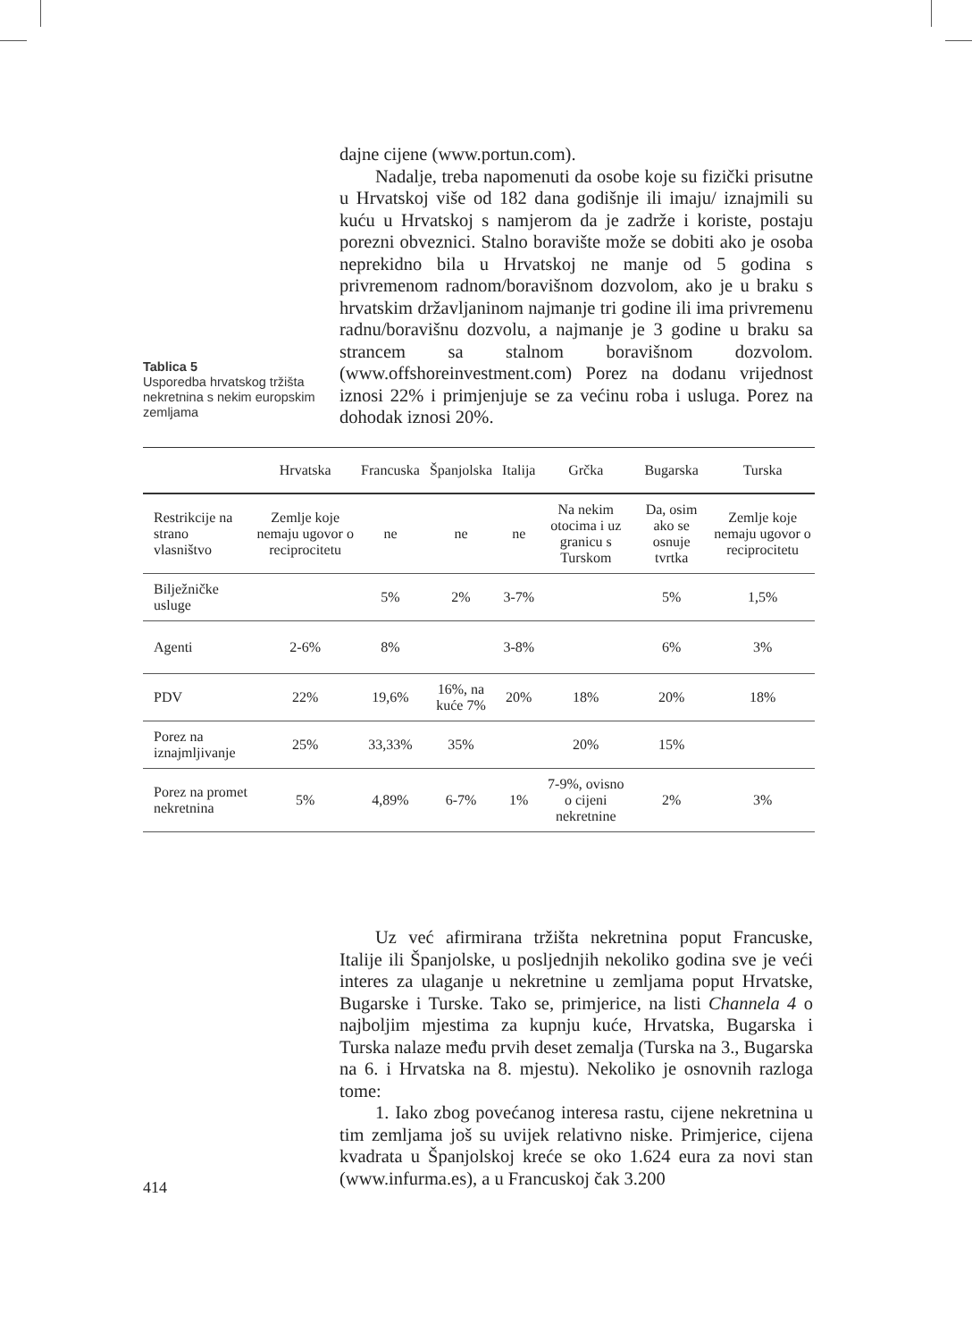dajne cijene (www.portun.com).
Nadalje, treba napomenuti da osobe koje su fizički prisutne u Hrvatskoj više od 182 dana godišnje ili imaju/ iznajmili su kuću u Hrvatskoj s namjerom da je zadrže i koriste, postaju porezni obveznici. Stalno boravište može se dobiti ako je osoba neprekidno bila u Hrvatskoj ne manje od 5 godina s privremenom radnom/boravišnom dozvolom, ako je u braku s hrvatskim državljaninom najmanje tri godine ili ima privremenu radnu/boravišnu dozvolu, a najmanje je 3 godine u braku sa strancem sa stalnom boravišnom dozvolom. (www.offshoreinvestment.com) Porez na dodanu vrijednost iznosi 22% i primjenjuje se za većinu roba i usluga. Porez na dohodak iznosi 20%.
Tablica 5
Usporedba hrvatskog tržišta nekretnina s nekim europskim zemljama
| | Hrvatska | Francuska | Španjolska | Italija | Grčka | Bugarska | Turska |
| --- | --- | --- | --- | --- | --- | --- | --- |
| Restrikcije na strano vlasništvo | Zemlje koje nemaju ugovor o reciprocitetu | ne | ne | ne | Na nekim otocima i uz granicu s Turskom | Da, osim ako se osnuje tvrtka | Zemlje koje nemaju ugovor o reciprocitetu |
| Bilježničke usluge | | 5% | 2% | 3-7% | | 5% | 1,5% |
| Agenti | 2-6% | 8% | | 3-8% | | 6% | 3% |
| PDV | 22% | 19,6% | 16%, na kuće 7% | 20% | 18% | 20% | 18% |
| Porez na iznajmljivanje | 25% | 33,33% | 35% | | 20% | 15% | |
| Porez na promet nekretnina | 5% | 4,89% | 6-7% | 1% | 7-9%, ovisno o cijeni nekretnine | 2% | 3% |
Uz već afirmirana tržišta nekretnina poput Francuske, Italije ili Španjolske, u posljednjih nekoliko godina sve je veći interes za ulaganje u nekretnine u zemljama poput Hrvatske, Bugarske i Turske. Tako se, primjerice, na listi Channela 4 o najboljim mjestima za kupnju kuće, Hrvatska, Bugarska i Turska nalaze među prvih deset zemalja (Turska na 3., Bugarska na 6. i Hrvatska na 8. mjestu). Nekoliko je osnovnih razloga tome:
1. Iako zbog povećanog interesa rastu, cijene nekretnina u tim zemljama još su uvijek relativno niske. Primjerice, cijena kvadrata u Španjolskoj kreće se oko 1.624 eura za novi stan (www.infurma.es), a u Francuskoj čak 3.200
414